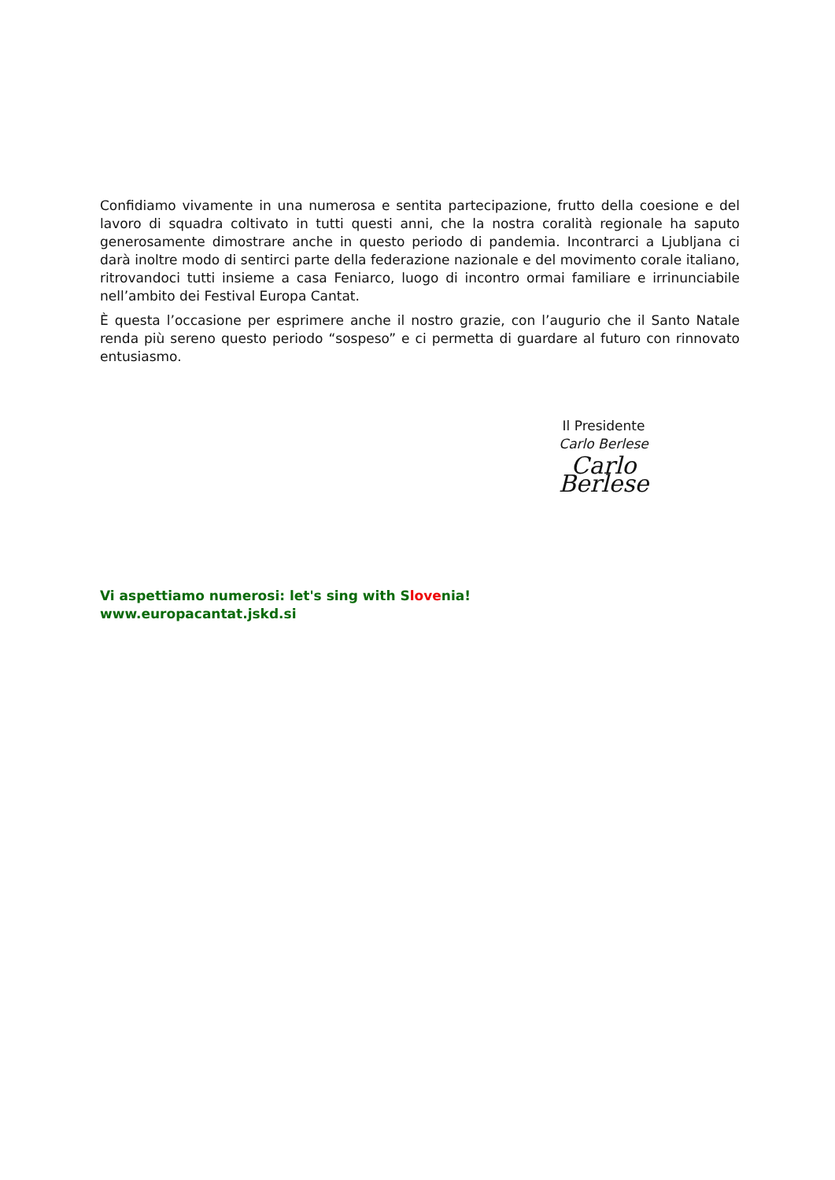Confidiamo vivamente in una numerosa e sentita partecipazione, frutto della coesione e del lavoro di squadra coltivato in tutti questi anni, che la nostra coralità regionale ha saputo generosamente dimostrare anche in questo periodo di pandemia. Incontrarci a Ljubljana ci darà inoltre modo di sentirci parte della federazione nazionale e del movimento corale italiano, ritrovandoci tutti insieme a casa Feniarco, luogo di incontro ormai familiare e irrinunciabile nell’ambito dei Festival Europa Cantat.
È questa l’occasione per esprimere anche il nostro grazie, con l’augurio che il Santo Natale renda più sereno questo periodo “sospeso” e ci permetta di guardare al futuro con rinnovato entusiasmo.
Il Presidente
Carlo Berlese
Carlo Berlese
Vi aspettiamo numerosi: let's sing with Slovenia!
www.europacantat.jskd.si